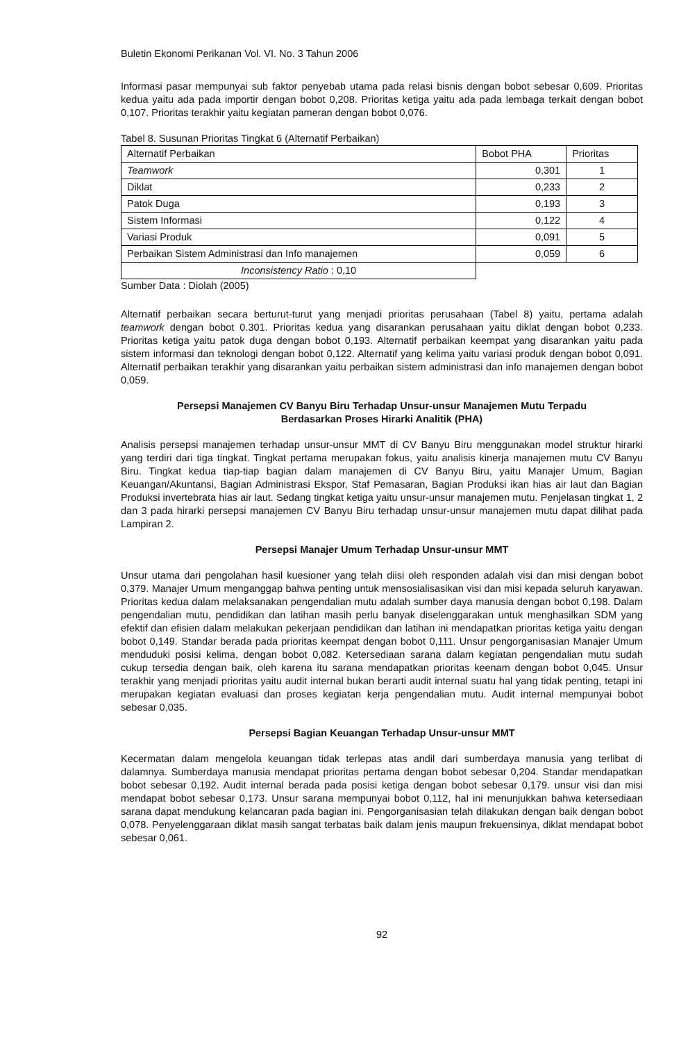Buletin Ekonomi Perikanan Vol. VI. No. 3 Tahun 2006
Informasi pasar mempunyai sub faktor penyebab utama pada relasi bisnis dengan bobot sebesar 0,609. Prioritas kedua yaitu ada pada importir dengan bobot 0,208. Prioritas ketiga yaitu ada pada lembaga terkait dengan bobot 0,107. Prioritas terakhir yaitu kegiatan pameran dengan bobot 0,076.
Tabel 8. Susunan Prioritas Tingkat 6 (Alternatif Perbaikan)
| Alternatif Perbaikan | Bobot PHA | Prioritas |
| --- | --- | --- |
| Teamwork | 0,301 | 1 |
| Diklat | 0,233 | 2 |
| Patok Duga | 0,193 | 3 |
| Sistem Informasi | 0,122 | 4 |
| Variasi Produk | 0,091 | 5 |
| Perbaikan Sistem Administrasi dan Info manajemen | 0,059 | 6 |
| Inconsistency Ratio : 0,10 | | |
Sumber Data : Diolah (2005)
Alternatif perbaikan secara berturut-turut yang menjadi prioritas perusahaan (Tabel 8) yaitu, pertama adalah teamwork dengan bobot 0.301. Prioritas kedua yang disarankan perusahaan yaitu diklat dengan bobot 0,233. Prioritas ketiga yaitu patok duga dengan bobot 0,193. Alternatif perbaikan keempat yang disarankan yaitu pada sistem informasi dan teknologi dengan bobot 0,122. Alternatif yang kelima yaitu variasi produk dengan bobot 0,091. Alternatif perbaikan terakhir yang disarankan yaitu perbaikan sistem administrasi dan info manajemen dengan bobot 0,059.
Persepsi Manajemen CV Banyu Biru Terhadap Unsur-unsur Manajemen Mutu Terpadu
Berdasarkan Proses Hirarki Analitik (PHA)
Analisis persepsi manajemen terhadap unsur-unsur MMT di CV Banyu Biru menggunakan model struktur hirarki yang terdiri dari tiga tingkat. Tingkat pertama merupakan fokus, yaitu analisis kinerja manajemen mutu CV Banyu Biru. Tingkat kedua tiap-tiap bagian dalam manajemen di CV Banyu Biru, yaitu Manajer Umum, Bagian Keuangan/Akuntansi, Bagian Administrasi Ekspor, Staf Pemasaran, Bagian Produksi ikan hias air laut dan Bagian Produksi invertebrata hias air laut. Sedang tingkat ketiga yaitu unsur-unsur manajemen mutu. Penjelasan tingkat 1, 2 dan 3 pada hirarki persepsi manajemen CV Banyu Biru terhadap unsur-unsur manajemen mutu dapat dilihat pada Lampiran 2.
Persepsi Manajer Umum Terhadap Unsur-unsur MMT
Unsur utama dari pengolahan hasil kuesioner yang telah diisi oleh responden adalah visi dan misi dengan bobot 0,379. Manajer Umum menganggap bahwa penting untuk mensosialisasikan visi dan misi kepada seluruh karyawan. Prioritas kedua dalam melaksanakan pengendalian mutu adalah sumber daya manusia dengan bobot 0,198. Dalam pengendalian mutu, pendidikan dan latihan masih perlu banyak diselenggarakan untuk menghasilkan SDM yang efektif dan efisien dalam melakukan pekerjaan pendidikan dan latihan ini mendapatkan prioritas ketiga yaitu dengan bobot 0,149. Standar berada pada prioritas keempat dengan bobot 0,111. Unsur pengorganisasian Manajer Umum menduduki posisi kelima, dengan bobot 0,082. Ketersediaan sarana dalam kegiatan pengendalian mutu sudah cukup tersedia dengan baik, oleh karena itu sarana mendapatkan prioritas keenam dengan bobot 0,045. Unsur terakhir yang menjadi prioritas yaitu audit internal bukan berarti audit internal suatu hal yang tidak penting, tetapi ini merupakan kegiatan evaluasi dan proses kegiatan kerja pengendalian mutu. Audit internal mempunyai bobot sebesar 0,035.
Persepsi Bagian Keuangan Terhadap Unsur-unsur MMT
Kecermatan dalam mengelola keuangan tidak terlepas atas andil dari sumberdaya manusia yang terlibat di dalamnya. Sumberdaya manusia mendapat prioritas pertama dengan bobot sebesar 0,204. Standar mendapatkan bobot sebesar 0,192. Audit internal berada pada posisi ketiga dengan bobot sebesar 0,179. unsur visi dan misi mendapat bobot sebesar 0,173. Unsur sarana mempunyai bobot 0,112, hal ini menunjukkan bahwa ketersediaan sarana dapat mendukung kelancaran pada bagian ini. Pengorganisasian telah dilakukan dengan baik dengan bobot 0,078. Penyelenggaraan diklat masih sangat terbatas baik dalam jenis maupun frekuensinya, diklat mendapat bobot sebesar 0,061.
92